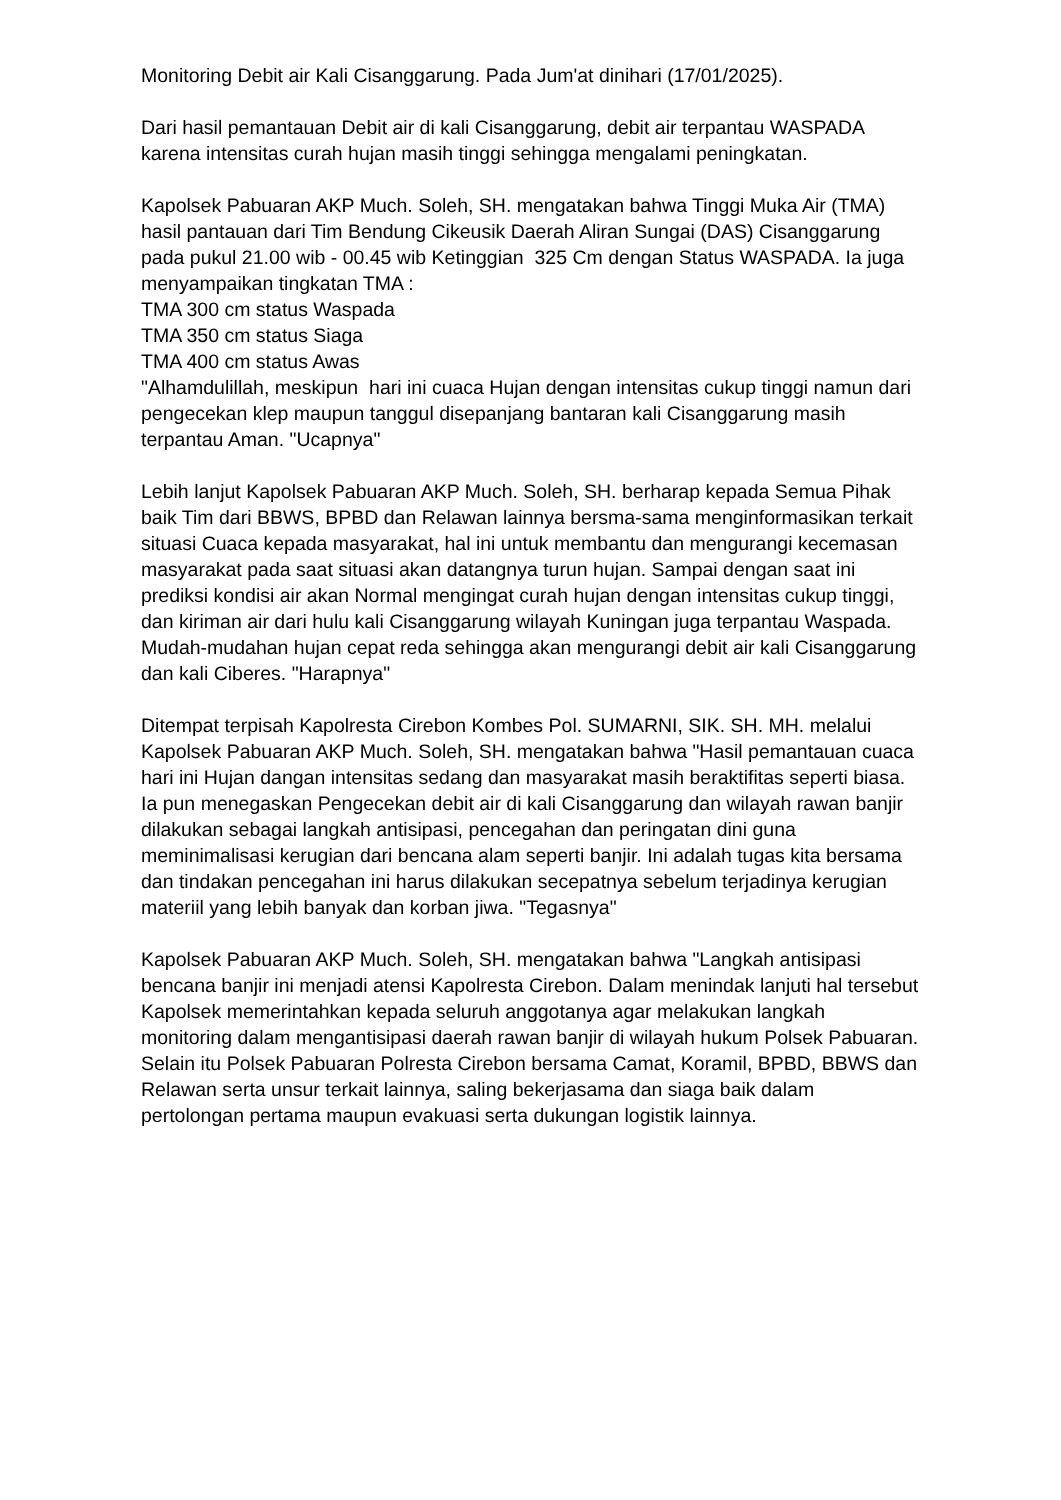Monitoring Debit air Kali Cisanggarung. Pada Jum'at dinihari (17/01/2025).
Dari hasil pemantauan Debit air di kali Cisanggarung, debit air terpantau WASPADA karena intensitas curah hujan masih tinggi sehingga mengalami peningkatan.
Kapolsek Pabuaran AKP Much. Soleh, SH. mengatakan bahwa Tinggi Muka Air (TMA) hasil pantauan dari Tim Bendung Cikeusik Daerah Aliran Sungai (DAS) Cisanggarung pada pukul 21.00 wib - 00.45 wib Ketinggian 325 Cm dengan Status WASPADA. Ia juga menyampaikan tingkatan TMA :
TMA 300 cm status Waspada
TMA 350 cm status Siaga
TMA 400 cm status Awas
"Alhamdulillah, meskipun hari ini cuaca Hujan dengan intensitas cukup tinggi namun dari pengecekan klep maupun tanggul disepanjang bantaran kali Cisanggarung masih terpantau Aman. "Ucapnya"
Lebih lanjut Kapolsek Pabuaran AKP Much. Soleh, SH. berharap kepada Semua Pihak baik Tim dari BBWS, BPBD dan Relawan lainnya bersma-sama menginformasikan terkait situasi Cuaca kepada masyarakat, hal ini untuk membantu dan mengurangi kecemasan masyarakat pada saat situasi akan datangnya turun hujan. Sampai dengan saat ini prediksi kondisi air akan Normal mengingat curah hujan dengan intensitas cukup tinggi, dan kiriman air dari hulu kali Cisanggarung wilayah Kuningan juga terpantau Waspada. Mudah-mudahan hujan cepat reda sehingga akan mengurangi debit air kali Cisanggarung dan kali Ciberes. "Harapnya"
Ditempat terpisah Kapolresta Cirebon Kombes Pol. SUMARNI, SIK. SH. MH. melalui Kapolsek Pabuaran AKP Much. Soleh, SH. mengatakan bahwa "Hasil pemantauan cuaca hari ini Hujan dangan intensitas sedang dan masyarakat masih beraktifitas seperti biasa. Ia pun menegaskan Pengecekan debit air di kali Cisanggarung dan wilayah rawan banjir dilakukan sebagai langkah antisipasi, pencegahan dan peringatan dini guna meminimalisasi kerugian dari bencana alam seperti banjir. Ini adalah tugas kita bersama dan tindakan pencegahan ini harus dilakukan secepatnya sebelum terjadinya kerugian materiil yang lebih banyak dan korban jiwa. "Tegasnya"
Kapolsek Pabuaran AKP Much. Soleh, SH. mengatakan bahwa "Langkah antisipasi bencana banjir ini menjadi atensi Kapolresta Cirebon. Dalam menindak lanjuti hal tersebut Kapolsek memerintahkan kepada seluruh anggotanya agar melakukan langkah monitoring dalam mengantisipasi daerah rawan banjir di wilayah hukum Polsek Pabuaran. Selain itu Polsek Pabuaran Polresta Cirebon bersama Camat, Koramil, BPBD, BBWS dan Relawan serta unsur terkait lainnya, saling bekerjasama dan siaga baik dalam pertolongan pertama maupun evakuasi serta dukungan logistik lainnya.